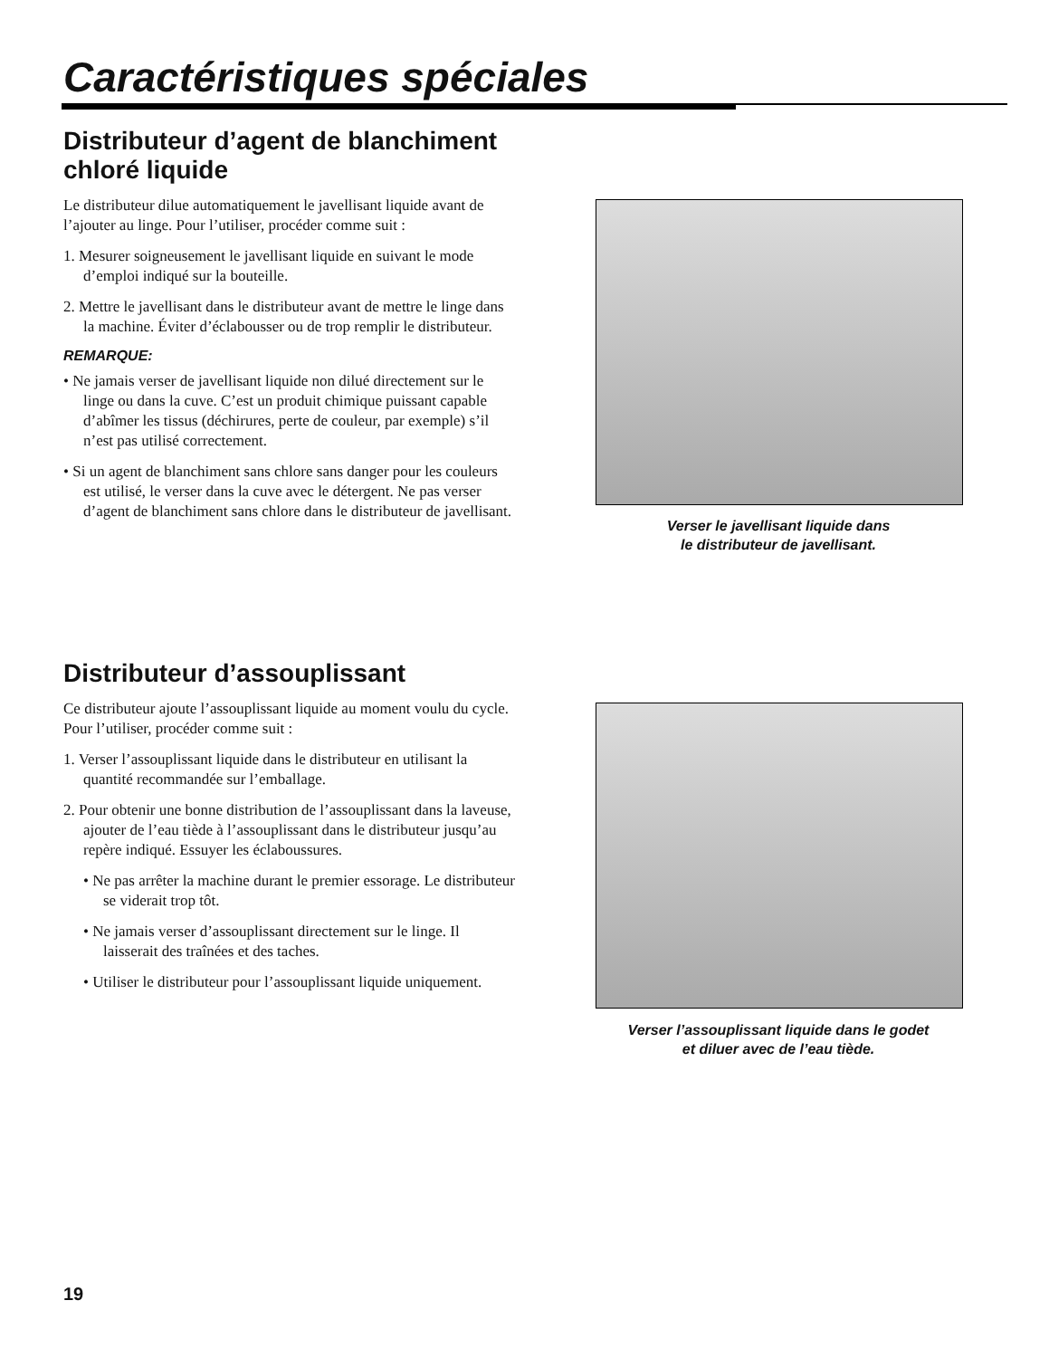Caractéristiques spéciales
Distributeur d’agent de blanchiment chloré liquide
Le distributeur dilue automatiquement le javellisant liquide avant de l’ajouter au linge. Pour l’utiliser, procéder comme suit :
1. Mesurer soigneusement le javellisant liquide en suivant le mode d’emploi indiqué sur la bouteille.
2. Mettre le javellisant dans le distributeur avant de mettre le linge dans la machine. Éviter d’éclabousser ou de trop remplir le distributeur.
REMARQUE:
• Ne jamais verser de javellisant liquide non dilué directement sur le linge ou dans la cuve. C’est un produit chimique puissant capable d’abîmer les tissus (déchirures, perte de couleur, par exemple) s’il n’est pas utilisé correctement.
• Si un agent de blanchiment sans chlore sans danger pour les couleurs est utilisé, le verser dans la cuve avec le détergent. Ne pas verser d’agent de blanchiment sans chlore dans le distributeur de javellisant.
Verser le javellisant liquide dans
le distributeur de javellisant.
Distributeur d’assouplissant
Ce distributeur ajoute l’assouplissant liquide au moment voulu du cycle. Pour l’utiliser, procéder comme suit :
1. Verser l’assouplissant liquide dans le distributeur en utilisant la quantité recommandée sur l’emballage.
2. Pour obtenir une bonne distribution de l’assouplissant dans la laveuse, ajouter de l’eau tiède à l’assouplissant dans le distributeur jusqu’au repère indiqué. Essuyer les éclaboussures.
• Ne pas arrêter la machine durant le premier essorage. Le distributeur se viderait trop tôt.
• Ne jamais verser d’assouplissant directement sur le linge. Il laisserait des traînées et des taches.
• Utiliser le distributeur pour l’assouplissant liquide uniquement.
Verser l’assouplissant liquide dans le godet
et diluer avec de l’eau tiède.
19